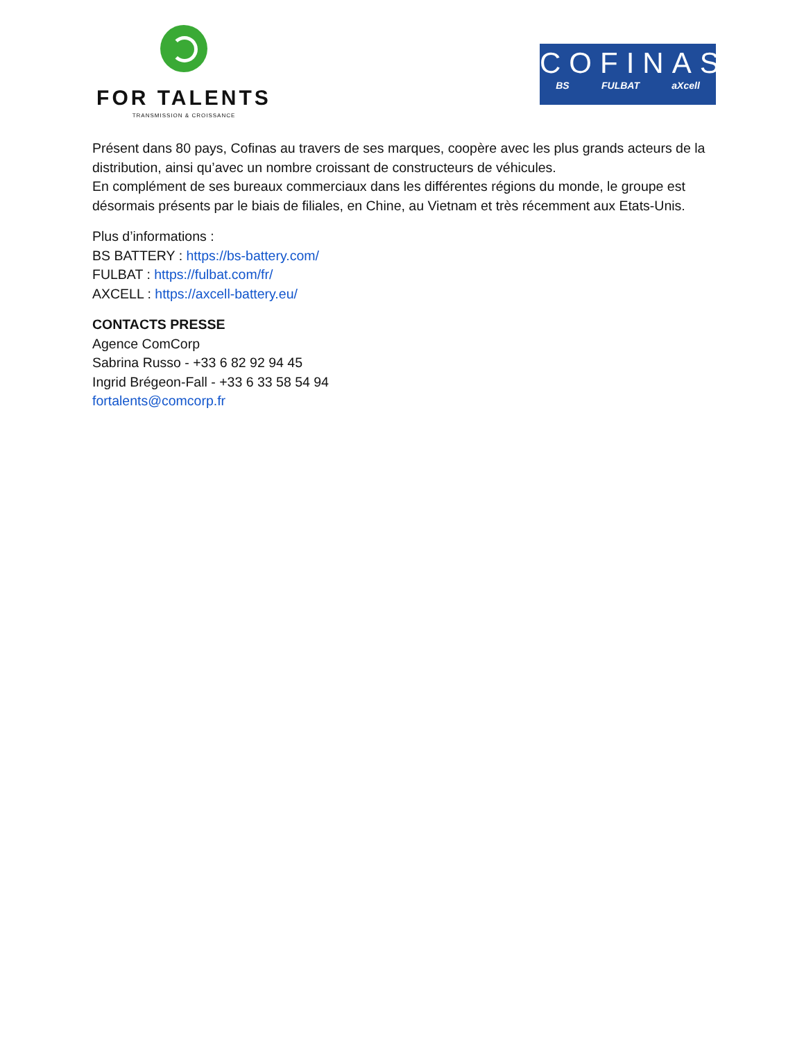FOR TALENTS
TRANSMISSION & CROISSANCE
COFINAS
BS FULBAT aXcell
Présent dans 80 pays, Cofinas au travers de ses marques, coopère avec les plus grands acteurs de la distribution, ainsi qu’avec un nombre croissant de constructeurs de véhicules.
En complément de ses bureaux commerciaux dans les différentes régions du monde, le groupe est désormais présents par le biais de filiales, en Chine, au Vietnam et très récemment aux Etats-Unis.
Plus d’informations :
BS BATTERY : https://bs-battery.com/
FULBAT : https://fulbat.com/fr/
AXCELL : https://axcell-battery.eu/
CONTACTS PRESSE
Agence ComCorp
Sabrina Russo - +33 6 82 92 94 45
Ingrid Brégeon-Fall - +33 6 33 58 54 94
fortalents@comcorp.fr